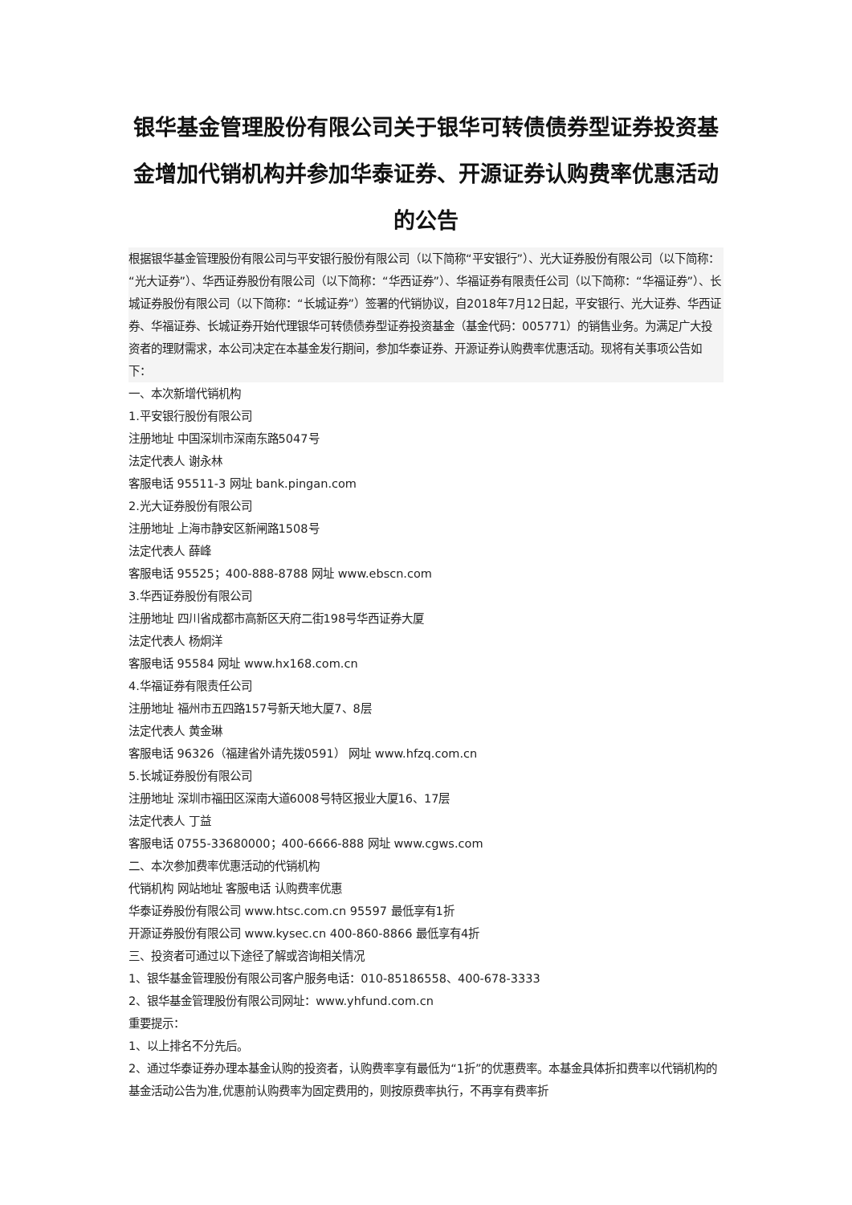银华基金管理股份有限公司关于银华可转债债券型证券投资基金增加代销机构并参加华泰证券、开源证券认购费率优惠活动的公告
根据银华基金管理股份有限公司与平安银行股份有限公司（以下简称“平安银行”）、光大证券股份有限公司（以下简称：“光大证券”）、华西证券股份有限公司（以下简称：“华西证券”）、华福证券有限责任公司（以下简称：“华福证券”）、长城证券股份有限公司（以下简称：“长城证券”）签署的代销协议，自2018年7月12日起，平安银行、光大证券、华西证券、华福证券、长城证券开始代理银华可转债债券型证券投资基金（基金代码：005771）的销售业务。为满足广大投资者的理财需求，本公司决定在本基金发行期间，参加华泰证券、开源证券认购费率优惠活动。现将有关事项公告如下：
一、本次新增代销机构
1.平安银行股份有限公司
注册地址 中国深圳市深南东路5047号
法定代表人 谢永林
客服电话 95511-3 网址 bank.pingan.com
2.光大证券股份有限公司
注册地址 上海市静安区新闸路1508号
法定代表人 薛峰
客服电话 95525；400-888-8788 网址 www.ebscn.com
3.华西证券股份有限公司
注册地址 四川省成都市高新区天府二街198号华西证券大厦
法定代表人 杨炯洋
客服电话 95584 网址 www.hx168.com.cn
4.华福证券有限责任公司
注册地址 福州市五四路157号新天地大厦7、8层
法定代表人 黄金琳
客服电话 96326（福建省外请先拨0591） 网址 www.hfzq.com.cn
5.长城证券股份有限公司
注册地址 深圳市福田区深南大道6008号特区报业大厦16、17层
法定代表人 丁益
客服电话 0755-33680000；400-6666-888 网址 www.cgws.com
二、本次参加费率优惠活动的代销机构
代销机构 网站地址 客服电话 认购费率优惠
华泰证券股份有限公司 www.htsc.com.cn 95597 最低享有1折
开源证券股份有限公司 www.kysec.cn 400-860-8866 最低享有4折
三、投资者可通过以下途径了解或咨询相关情况
1、银华基金管理股份有限公司客户服务电话：010-85186558、400-678-3333
2、银华基金管理股份有限公司网址：www.yhfund.com.cn
重要提示：
1、以上排名不分先后。
2、通过华泰证券办理本基金认购的投资者，认购费率享有最低为“1折”的优惠费率。本基金具体折扣费率以代销机构的基金活动公告为准,优惠前认购费率为固定费用的，则按原费率执行，不再享有费率折